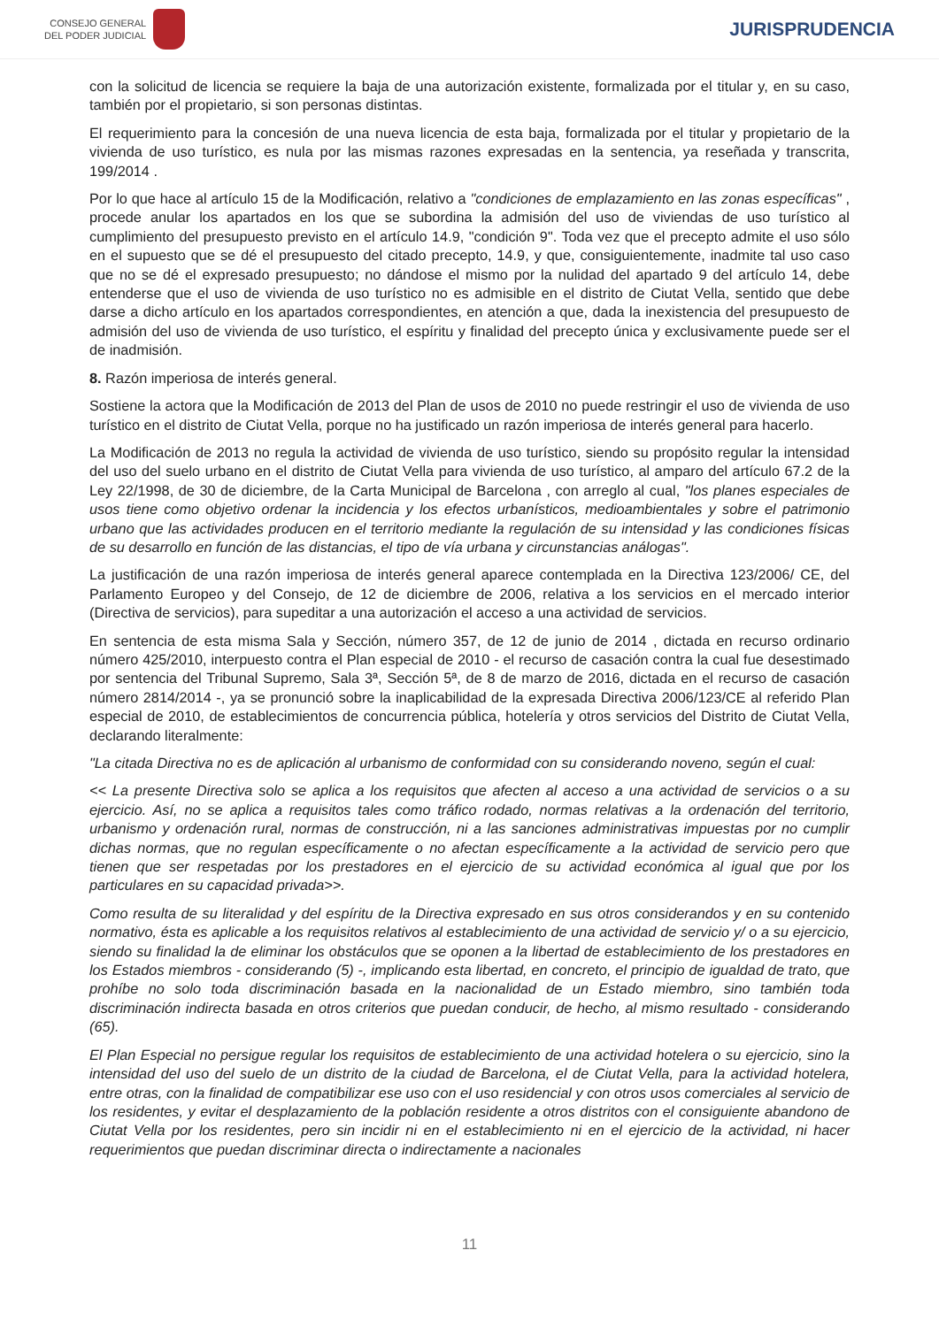CONSEJO GENERAL
DEL PODER JUDICIAL
JURISPRUDENCIA
con la solicitud de licencia se requiere la baja de una autorización existente, formalizada por el titular y, en su caso, también por el propietario, si son personas distintas.
El requerimiento para la concesión de una nueva licencia de esta baja, formalizada por el titular y propietario de la vivienda de uso turístico, es nula por las mismas razones expresadas en la sentencia, ya reseñada y transcrita, 199/2014 .
Por lo que hace al artículo 15 de la Modificación, relativo a "condiciones de emplazamiento en las zonas específicas" , procede anular los apartados en los que se subordina la admisión del uso de viviendas de uso turístico al cumplimiento del presupuesto previsto en el artículo 14.9, "condición 9". Toda vez que el precepto admite el uso sólo en el supuesto que se dé el presupuesto del citado precepto, 14.9, y que, consiguientemente, inadmite tal uso caso que no se dé el expresado presupuesto; no dándose el mismo por la nulidad del apartado 9 del artículo 14, debe entenderse que el uso de vivienda de uso turístico no es admisible en el distrito de Ciutat Vella, sentido que debe darse a dicho artículo en los apartados correspondientes, en atención a que, dada la inexistencia del presupuesto de admisión del uso de vivienda de uso turístico, el espíritu y finalidad del precepto única y exclusivamente puede ser el de inadmisión.
8. Razón imperiosa de interés general.
Sostiene la actora que la Modificación de 2013 del Plan de usos de 2010 no puede restringir el uso de vivienda de uso turístico en el distrito de Ciutat Vella, porque no ha justificado un razón imperiosa de interés general para hacerlo.
La Modificación de 2013 no regula la actividad de vivienda de uso turístico, siendo su propósito regular la intensidad del uso del suelo urbano en el distrito de Ciutat Vella para vivienda de uso turístico, al amparo del artículo 67.2 de la Ley 22/1998, de 30 de diciembre, de la Carta Municipal de Barcelona , con arreglo al cual, "los planes especiales de usos tiene como objetivo ordenar la incidencia y los efectos urbanísticos, medioambientales y sobre el patrimonio urbano que las actividades producen en el territorio mediante la regulación de su intensidad y las condiciones físicas de su desarrollo en función de las distancias, el tipo de vía urbana y circunstancias análogas".
La justificación de una razón imperiosa de interés general aparece contemplada en la Directiva 123/2006/ CE, del Parlamento Europeo y del Consejo, de 12 de diciembre de 2006, relativa a los servicios en el mercado interior (Directiva de servicios), para supeditar a una autorización el acceso a una actividad de servicios.
En sentencia de esta misma Sala y Sección, número 357, de 12 de junio de 2014 , dictada en recurso ordinario número 425/2010, interpuesto contra el Plan especial de 2010 - el recurso de casación contra la cual fue desestimado por sentencia del Tribunal Supremo, Sala 3ª, Sección 5ª, de 8 de marzo de 2016, dictada en el recurso de casación número 2814/2014 -, ya se pronunció sobre la inaplicabilidad de la expresada Directiva 2006/123/CE al referido Plan especial de 2010, de establecimientos de concurrencia pública, hotelería y otros servicios del Distrito de Ciutat Vella, declarando literalmente:
"La citada Directiva no es de aplicación al urbanismo de conformidad con su considerando noveno, según el cual:
<< La presente Directiva solo se aplica a los requisitos que afecten al acceso a una actividad de servicios o a su ejercicio. Así, no se aplica a requisitos tales como tráfico rodado, normas relativas a la ordenación del territorio, urbanismo y ordenación rural, normas de construcción, ni a las sanciones administrativas impuestas por no cumplir dichas normas, que no regulan específicamente o no afectan específicamente a la actividad de servicio pero que tienen que ser respetadas por los prestadores en el ejercicio de su actividad económica al igual que por los particulares en su capacidad privada>>.
Como resulta de su literalidad y del espíritu de la Directiva expresado en sus otros considerandos y en su contenido normativo, ésta es aplicable a los requisitos relativos al establecimiento de una actividad de servicio y/ o a su ejercicio, siendo su finalidad la de eliminar los obstáculos que se oponen a la libertad de establecimiento de los prestadores en los Estados miembros - considerando (5) -, implicando esta libertad, en concreto, el principio de igualdad de trato, que prohíbe no solo toda discriminación basada en la nacionalidad de un Estado miembro, sino también toda discriminación indirecta basada en otros criterios que puedan conducir, de hecho, al mismo resultado - considerando (65).
El Plan Especial no persigue regular los requisitos de establecimiento de una actividad hotelera o su ejercicio, sino la intensidad del uso del suelo de un distrito de la ciudad de Barcelona, el de Ciutat Vella, para la actividad hotelera, entre otras, con la finalidad de compatibilizar ese uso con el uso residencial y con otros usos comerciales al servicio de los residentes, y evitar el desplazamiento de la población residente a otros distritos con el consiguiente abandono de Ciutat Vella por los residentes, pero sin incidir ni en el establecimiento ni en el ejercicio de la actividad, ni hacer requerimientos que puedan discriminar directa o indirectamente a nacionales
11